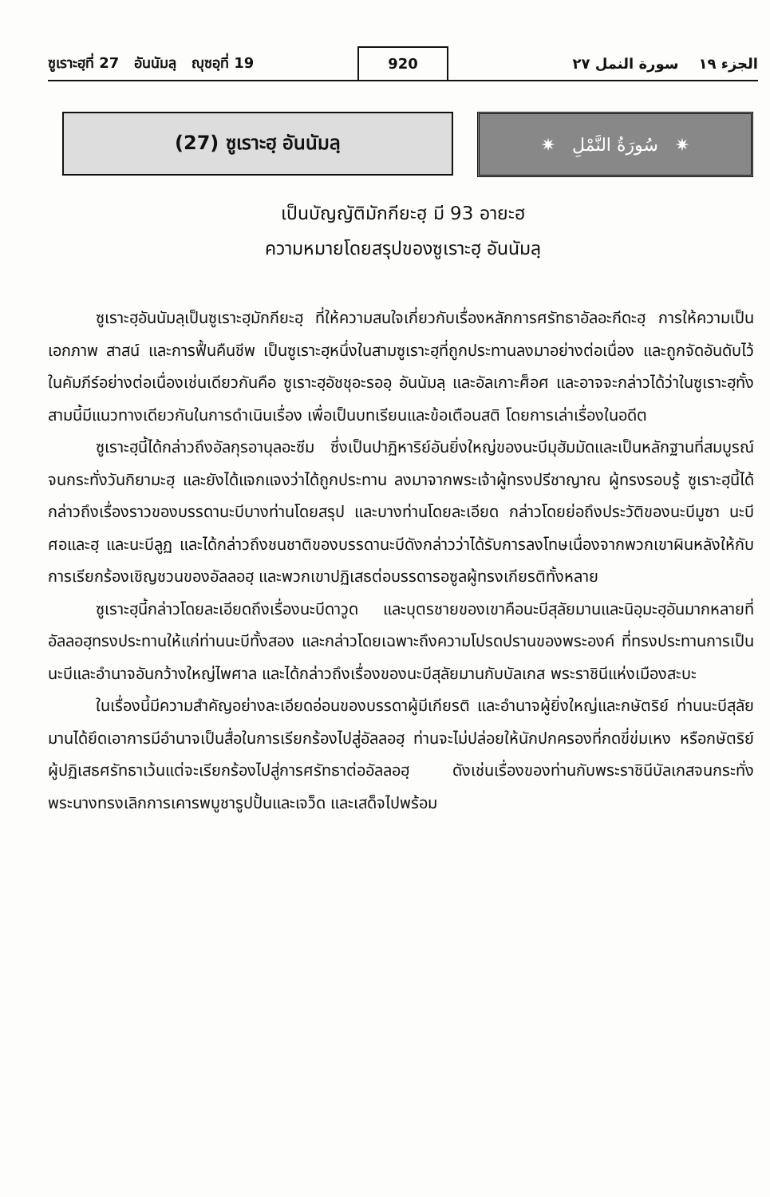ซูเราะฮฺที่ 27 อันนัมลฺ ญุซอฺที่ 19
920
الجزء ١٩ سورة النمل ٢٧
(27) ซูเราะฮฺ อันนัมลฺ ✷ سُورَةُ النَّمْلِ ✷
เป็นบัญญัติมักกียะฮฺ มี 93 อายะฮ
ความหมายโดยสรุปของซูเราะฮฺ อันนัมลฺ
ซูเราะฮฺอันนัมลฺเป็นซูเราะฮฺมักกียะฮฺ ที่ให้ความสนใจเกี่ยวกับเรื่องหลักการศรัทธาอัลอะกีดะฮฺ การให้ความเป็นเอกภาพ สาสน์ และการฟื้นคืนชีพ เป็นซูเราะฮฺหนึ่งในสามซูเราะฮฺที่ถูกประทานลงมาอย่างต่อเนื่อง และถูกจัดอันดับไว้ในคัมภีร์อย่างต่อเนื่องเช่นเดียวกันคือ ซูเราะฮฺอัชชุอะรออฺ อันนัมลฺ และอัลเกาะศ็อศ และอาจจะกล่าวได้ว่าในซูเราะฮฺทั้งสามนี้มีแนวทางเดียวกันในการดำเนินเรื่อง เพื่อเป็นบทเรียนและข้อเตือนสติ โดยการเล่าเรื่องในอดีต
ซูเราะฮฺนี้ได้กล่าวถึงอัลกุรอานุลอะซีม ซึ่งเป็นปาฏิหาริย์อันยิ่งใหญ่ของนะบีมุฮัมมัดและเป็นหลักฐานที่สมบูรณ์จนกระทั่งวันกิยามะฮฺ และยังได้แจกแจงว่าได้ถูกประทาน ลงมาจากพระเจ้าผู้ทรงปรีชาญาณ ผู้ทรงรอบรู้ ซูเราะฮฺนี้ได้กล่าวถึงเรื่องราวของบรรดานะบีบางท่านโดยสรุป และบางท่านโดยละเอียด กล่าวโดยย่อถึงประวัติของนะบีมูซา นะบีศอและฮฺ และนะบีลูฏ และได้กล่าวถึงชนชาติของบรรดานะบีดังกล่าวว่าได้รับการลงโทษเนื่องจากพวกเขาผินหลังให้กับการเรียกร้องเชิญชวนของอัลลอฮฺ และพวกเขาปฏิเสธต่อบรรดารอซูลผู้ทรงเกียรติทั้งหลาย
ซูเราะฮฺนี้กล่าวโดยละเอียดถึงเรื่องนะบีดาวูด และบุตรชายของเขาคือนะบีสุลัยมานและนิอฺมะฮฺอันมากหลายที่อัลลอฮฺทรงประทานให้แก่ท่านนะบีทั้งสอง และกล่าวโดยเฉพาะถึงความโปรดปรานของพระองค์ ที่ทรงประทานการเป็นนะบีและอำนาจอันกว้างใหญ่ไพศาล และได้กล่าวถึงเรื่องของนะบีสุลัยมานกับบัลเกส พระราชินีแห่งเมืองสะบะ
ในเรื่องนี้มีความสำคัญอย่างละเอียดอ่อนของบรรดาผู้มีเกียรติ และอำนาจผู้ยิ่งใหญ่และกษัตริย์ ท่านนะบีสุลัยมานได้ยึดเอาการมีอำนาจเป็นสื่อในการเรียกร้องไปสู่อัลลอฮฺ ท่านจะไม่ปล่อยให้นักปกครองที่กดขี่ข่มเหง หรือกษัตริย์ผู้ปฏิเสธศรัทธาเว้นแต่จะเรียกร้องไปสู่การศรัทธาต่ออัลลอฮฺ ดังเช่นเรื่องของท่านกับพระราชินีบัลเกสจนกระทั่งพระนางทรงเลิกการเคารพบูชารูปปั้นและเจว็ด และเสด็จไปพร้อม